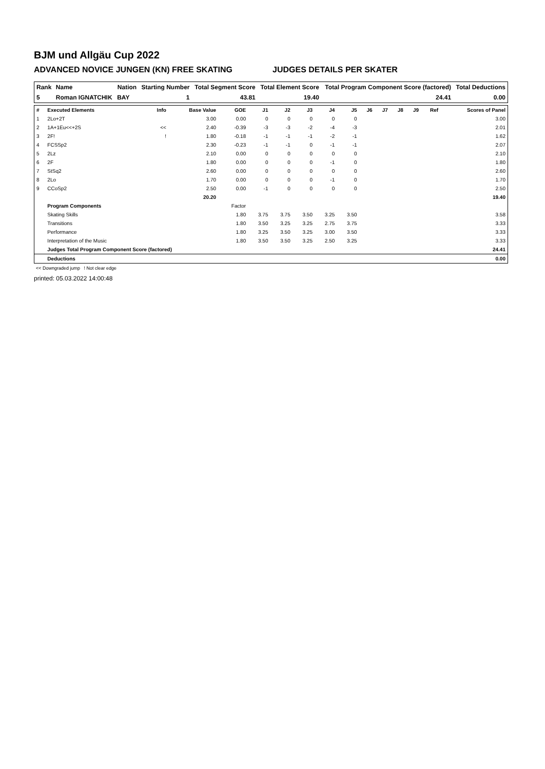BJM und Allgäu Cup 2022
ADVANCED NOVICE JUNGEN (KN) FREE SKATING JUDGES DETAILS PER SKATER
| Rank | Name | Nation | Starting Number | Total Segment Score | Total Element Score | Total Program Component Score (factored) | Total Deductions |
| --- | --- | --- | --- | --- | --- | --- | --- |
| 5 | Roman IGNATCHIK | BAY | 1 | 43.81 | 19.40 | 24.41 | 0.00 |
| # | Executed Elements | Info | Base Value | GOE | J1 | J2 | J3 | J4 | J5 | J6 | J7 | J8 | J9 | Ref | Scores of Panel |
| --- | --- | --- | --- | --- | --- | --- | --- | --- | --- | --- | --- | --- | --- | --- | --- |
| 1 | 2Lo+2T | | 3.00 | 0.00 | 0 | 0 | 0 | 0 | 0 | | | | | | 3.00 |
| 2 | 1A+1Eu<<+2S | << | 2.40 | -0.39 | -3 | -3 | -2 | -4 | -3 | | | | | | 2.01 |
| 3 | 2F! | ! | 1.80 | -0.18 | -1 | -1 | -1 | -2 | -1 | | | | | | 1.62 |
| 4 | FCSSp2 | | 2.30 | -0.23 | -1 | -1 | 0 | -1 | -1 | | | | | | 2.07 |
| 5 | 2Lz | | 2.10 | 0.00 | 0 | 0 | 0 | 0 | 0 | | | | | | 2.10 |
| 6 | 2F | | 1.80 | 0.00 | 0 | 0 | 0 | -1 | 0 | | | | | | 1.80 |
| 7 | StSq2 | | 2.60 | 0.00 | 0 | 0 | 0 | 0 | 0 | | | | | | 2.60 |
| 8 | 2Lo | | 1.70 | 0.00 | 0 | 0 | 0 | -1 | 0 | | | | | | 1.70 |
| 9 | CCoSp2 | | 2.50 | 0.00 | -1 | 0 | 0 | 0 | 0 | | | | | | 2.50 |
| | | | 20.20 | | | | | | | | | | | | 19.40 |
| | Program Components | | | Factor | | | | | | | | | | | |
| | Skating Skills | | | 1.80 | 3.75 | 3.75 | 3.50 | 3.25 | 3.50 | | | | | | 3.58 |
| | Transitions | | | 1.80 | 3.50 | 3.25 | 3.25 | 2.75 | 3.75 | | | | | | 3.33 |
| | Performance | | | 1.80 | 3.25 | 3.50 | 3.25 | 3.00 | 3.50 | | | | | | 3.33 |
| | Interpretation of the Music | | | 1.80 | 3.50 | 3.50 | 3.25 | 2.50 | 3.25 | | | | | | 3.33 |
| | Judges Total Program Component Score (factored) | | | | | | | | | | | | | | 24.41 |
| | Deductions | | | | | | | | | | | | | | 0.00 |
<< Downgraded jump ! Not clear edge
printed: 05.03.2022 14:00:48